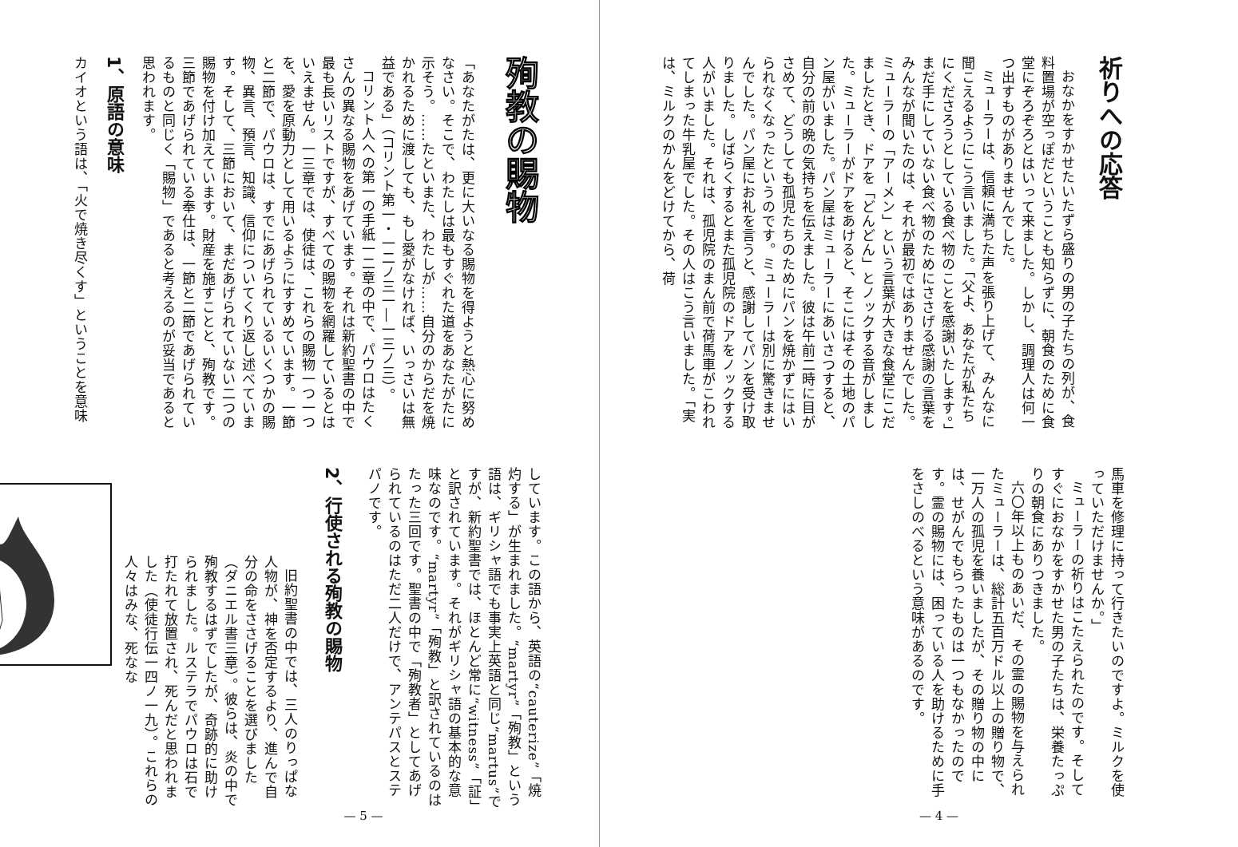祈りへの応答
おなかをすかせたいたずら盛りの男の子たちの列が、食料置場が空っぽだということも知らずに、朝食のために食堂にぞろぞろとはいって来ました。しかし、調理人は何一つ出すものがありませんでした。
ミューラーは、信頼に満ちた声を張り上げて、みんなに聞こえるようにこう言いました。「父よ、あなたが私たちにくださろうとしている食べ物のことを感謝いたします。」まだ手にしていない食べ物のためにささげる感謝の言葉をみんなが聞いたのは、それが最初ではありませんでした。ミューラーの「アーメン」という言葉が大きな食堂にこだましたとき、ドアを「どんどん」とノックする音がしました。ミューラーがドアをあけると、そこにはその土地のパン屋がいました。パン屋はミューラーにあいさつすると、自分の前の晩の気持ちを伝えました。彼は午前二時に目がさめて、どうしても孤児たちのためにパンを焼かずにはいられなくなったというのです。ミューラーは別に驚きませんでした。パン屋にお礼を言うと、感謝してパンを受け取りました。しばらくするとまた孤児院のドアをノックする人がいました。それは、孤児院のまん前で荷馬車がこわれてしまった牛乳屋でした。その人はこう言いました。「実は、ミルクのかんをどけてから、荷
馬車を修理に持って行きたいのですよ。ミルクを使っていただけませんか。」
ミューラーの祈りはこたえられたのです。そしてすぐにおなかをすかせた男の子たちは、栄養たっぷりの朝食にありつきました。
六〇年以上ものあいだ、その霊の賜物を与えられたミューラーは、総計五百万ドル以上の贈り物で、一万人の孤児を養いましたが、その贈り物の中には、せがんでもらったものは一つもなかったのです。霊の賜物には、困っている人を助けるために手をさしのべるという意味があるのです。
— 4 —
殉教の賜物
「あなたがたは、更に大いなる賜物を得ようと熱心に努めなさい。そこで、わたしは最もすぐれた道をあなたがたに示そう。……たといまた、わたしが……自分のからだを焼かれるために渡しても、もし愛がなければ、いっさいは無益である」（コリント第一・一二ノ三一―一三ノ三）。
コリント人への第一の手紙一二章の中で、パウロはたくさんの異なる賜物をあげています。それは新約聖書の中で最も長いリストですが、すべての賜物を網羅しているとはいえません。一三章では、使徒は、これらの賜物一つ一つを、愛を原動力として用いるようにすすめています。一節と二節で、パウロは、すでにあげられているいくつかの賜物、異言、預言、知識、信仰についてくり返し述べています。そして、三節において、まだあげられていない二つの賜物を付け加えています。財産を施すことと、殉教です。三節であげられている奉仕は、一節と二節であげられているものと同じく「賜物」であると考えるのが妥当であると思われます。
1、原語の意味
カイオという語は、「火で焼き尽くす」ということを意味
しています。この語から、英語の“cauterize”「焼灼する」が生まれました。“martyr”「殉教」という語は、ギリシャ語でも事実上英語と同じ“martus”ですが、新約聖書では、ほとんど常に“witness”「証」と訳されています。それがギリシャ語の基本的な意味なのです。“martyr”「殉教」と訳されているのはたった三回です。聖書の中で「殉教者」としてあげられているのはただ二人だけで、アンテパスとステパノです。
2、行使される殉教の賜物
旧約聖書の中では、三人のりっぱな人物が、神を否定するより、進んで自分の命をささげることを選びました（ダニエル書三章）。彼らは、炎の中で殉教するはずでしたが、奇跡的に助けられました。ルステラでパウロは石で打たれて放置され、死んだと思われました（使徒行伝一四ノ一九）。これらの人々はみな、死なな
— 5 —